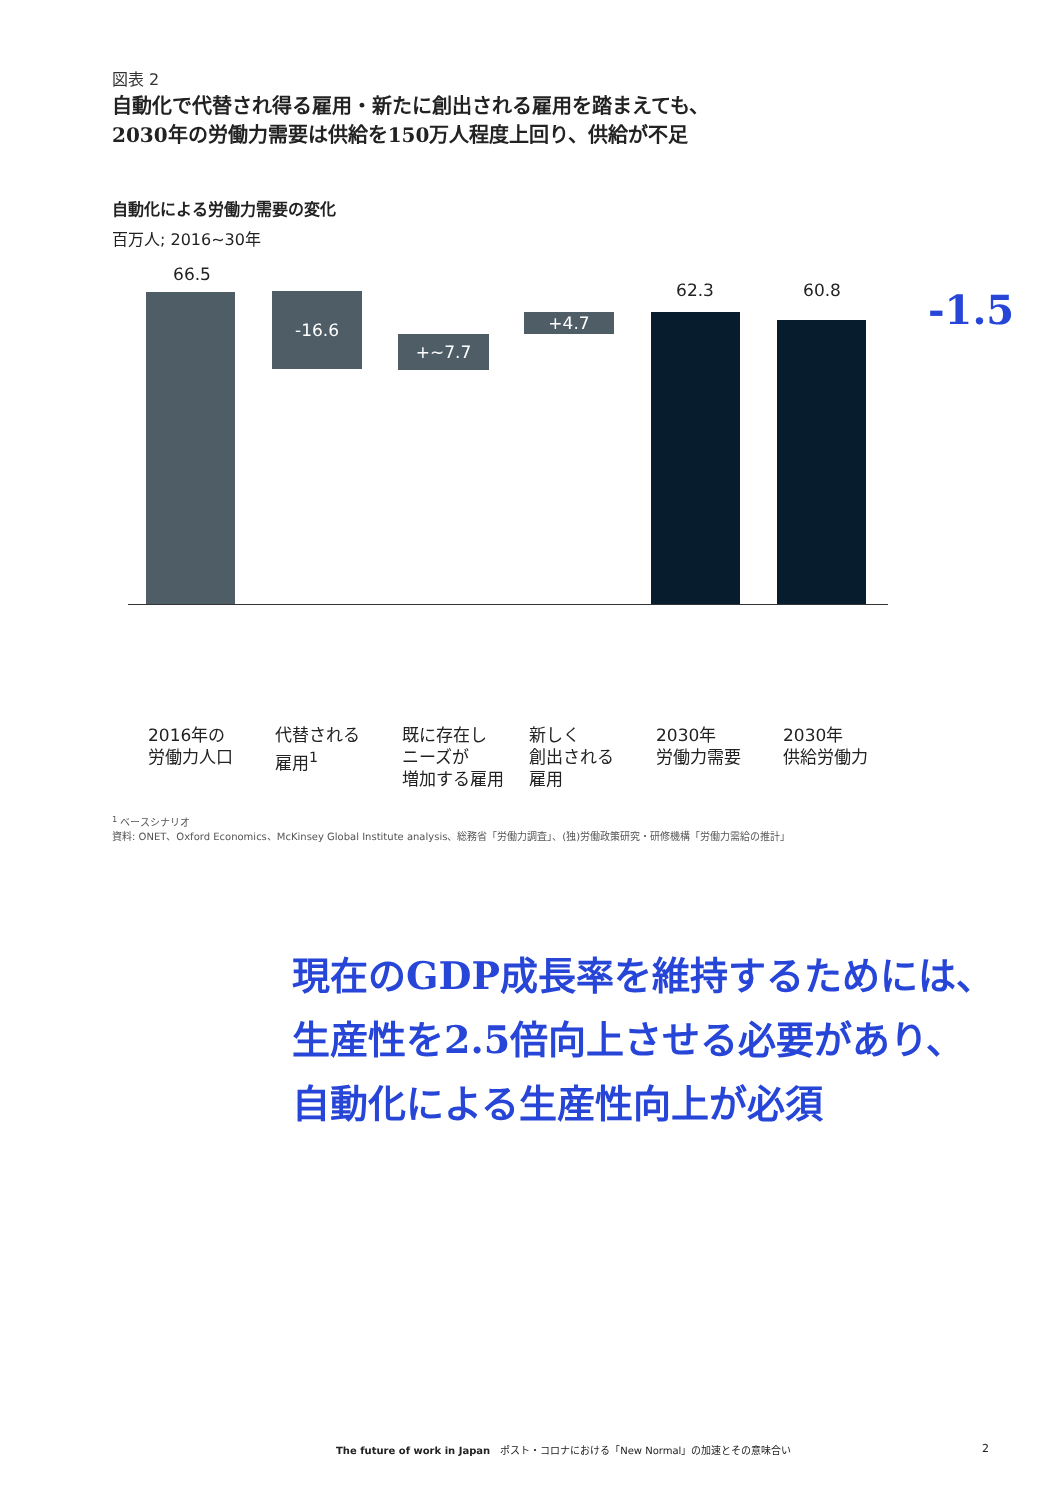図表 2
自動化で代替され得る雇用・新たに創出される雇用を踏まえても、
2030年の労働力需要は供給を150万人程度上回り、供給が不足
自動化による労働力需要の変化
百万人; 2016~30年
66.5
-16.6
+~7.7
+4.7
62.3 60.8 -1.5
2016年の
労働力人口
代替される
雇用<sup>1</sup>
既に存在し
ニーズが
増加する雇用
新しく
創出される
雇用
2030年
労働力需要
2030年
供給労働力
<sup>1</sup> ベースシナリオ
資料: ONET、Oxford Economics、McKinsey Global Institute analysis、総務省「労働力調査」、(独)労働政策研究・研修機構「労働力需給の推計」
現在のGDP成長率を維持するためには、
生産性を2.5倍向上させる必要があり、
自動化による生産性向上が必須
The future of work in Japan　ポスト・コロナにおける「New Normal」の加速とその意味合い
2